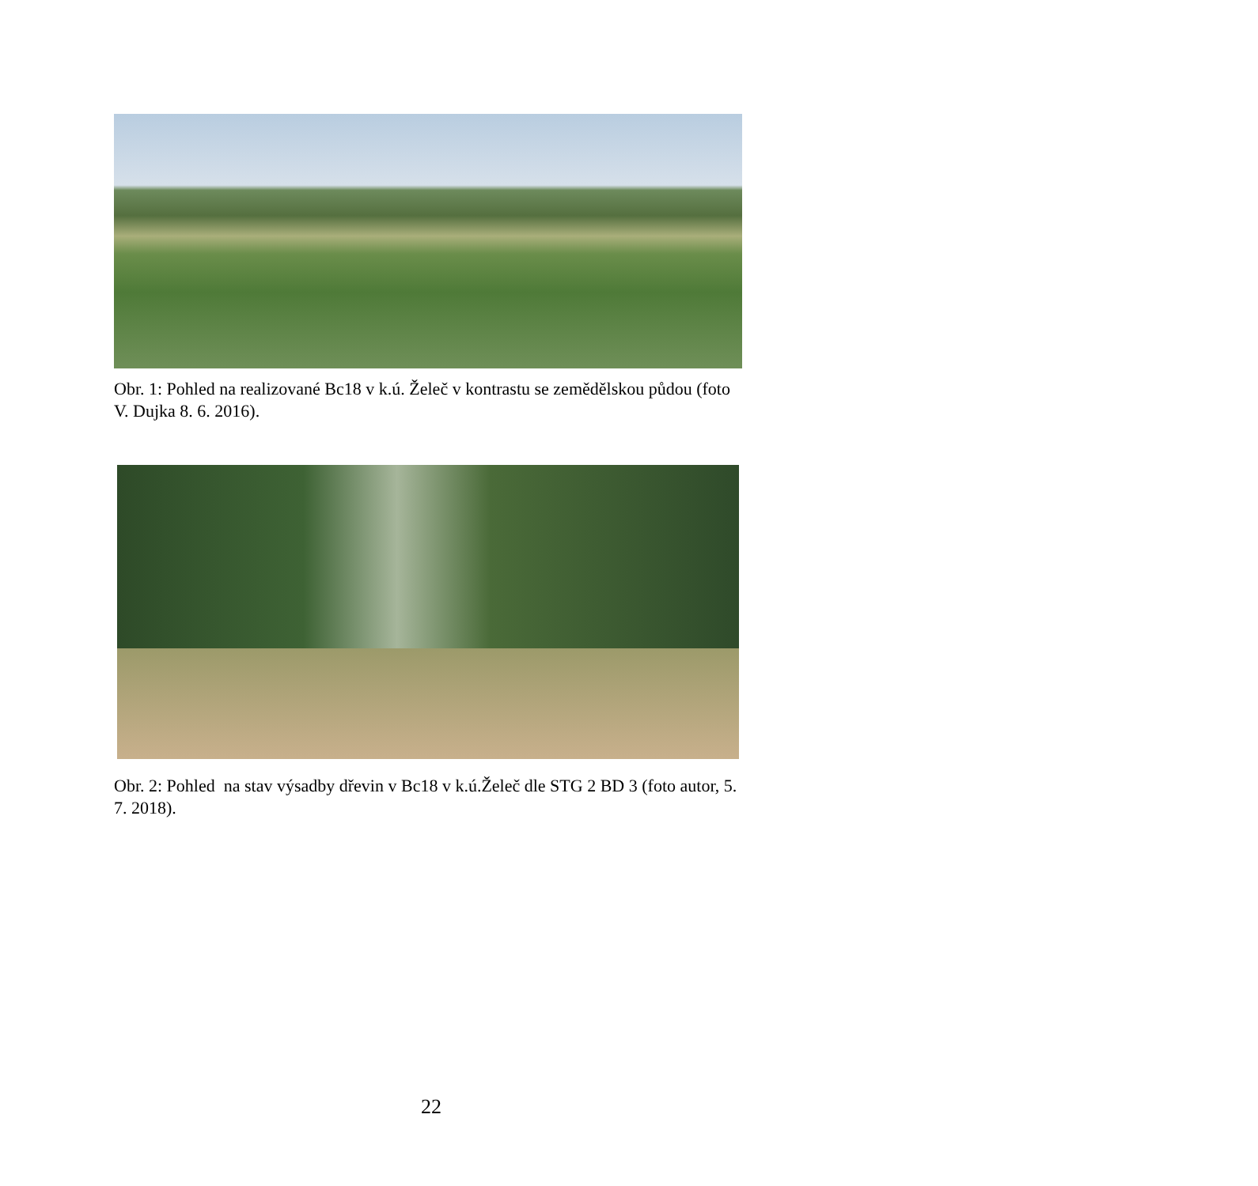Obr. 1: Pohled na realizované Bc18 v k.ú. Želeč v kontrastu se zemědělskou půdou (foto V. Dujka 8. 6. 2016).
Obr. 2: Pohled na stav výsadby dřevin v Bc18 v k.ú.Želeč dle STG 2 BD 3 (foto autor, 5. 7. 2018).
22